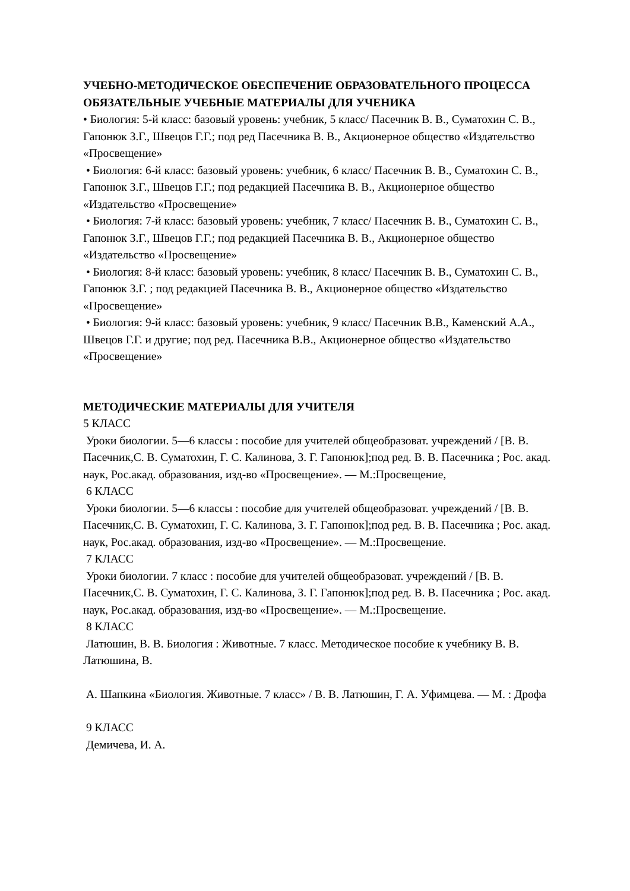УЧЕБНО-МЕТОДИЧЕСКОЕ ОБЕСПЕЧЕНИЕ ОБРАЗОВАТЕЛЬНОГО ПРОЦЕССА
ОБЯЗАТЕЛЬНЫЕ УЧЕБНЫЕ МАТЕРИАЛЫ ДЛЯ УЧЕНИКА
• Биология: 5-й класс: базовый уровень: учебник, 5 класс/ Пасечник В. В., Суматохин С. В., Гапонюк З.Г., Швецов Г.Г.; под ред Пасечника В. В., Акционерное общество «Издательство «Просвещение»
• Биология: 6-й класс: базовый уровень: учебник, 6 класс/ Пасечник В. В., Суматохин С. В., Гапонюк З.Г., Швецов Г.Г.; под редакцией Пасечника В. В., Акционерное общество «Издательство «Просвещение»
• Биология: 7-й класс: базовый уровень: учебник, 7 класс/ Пасечник В. В., Суматохин С. В., Гапонюк З.Г., Швецов Г.Г.; под редакцией Пасечника В. В., Акционерное общество «Издательство «Просвещение»
• Биология: 8-й класс: базовый уровень: учебник, 8 класс/ Пасечник В. В., Суматохин С. В., Гапонюк З.Г. ; под редакцией Пасечника В. В., Акционерное общество «Издательство «Просвещение»
• Биология: 9-й класс: базовый уровень: учебник, 9 класс/ Пасечник В.В., Каменский А.А., Швецов Г.Г. и другие; под ред. Пасечника В.В., Акционерное общество «Издательство «Просвещение»
МЕТОДИЧЕСКИЕ МАТЕРИАЛЫ ДЛЯ УЧИТЕЛЯ
5 КЛАСС
Уроки биологии. 5—6 классы : пособие для учителей общеобразоват. учреждений / [В. В. Пасечник,С. В. Суматохин, Г. С. Калинова, З. Г. Гапонюк];под ред. В. В. Пасечника ; Рос. акад. наук, Рос.акад. образования, изд-во «Просвещение». — М.:Просвещение,
6 КЛАСС
Уроки биологии. 5—6 классы : пособие для учителей общеобразоват. учреждений / [В. В. Пасечник,С. В. Суматохин, Г. С. Калинова, З. Г. Гапонюк];под ред. В. В. Пасечника ; Рос. акад. наук, Рос.акад. образования, изд-во «Просвещение». — М.:Просвещение.
7 КЛАСС
Уроки биологии. 7 класс : пособие для учителей общеобразоват. учреждений / [В. В. Пасечник,С. В. Суматохин, Г. С. Калинова, З. Г. Гапонюк];под ред. В. В. Пасечника ; Рос. акад. наук, Рос.акад. образования, изд-во «Просвещение». — М.:Просвещение.
8 КЛАСС
Латюшин, В. В. Биология : Животные. 7 класс. Методическое пособие к учебнику В. В. Латюшина, В.
А. Шапкина «Биология. Животные. 7 класс» / В. В. Латюшин, Г. А. Уфимцева. — М. : Дрофа
9 КЛАСС
Демичева, И. А.